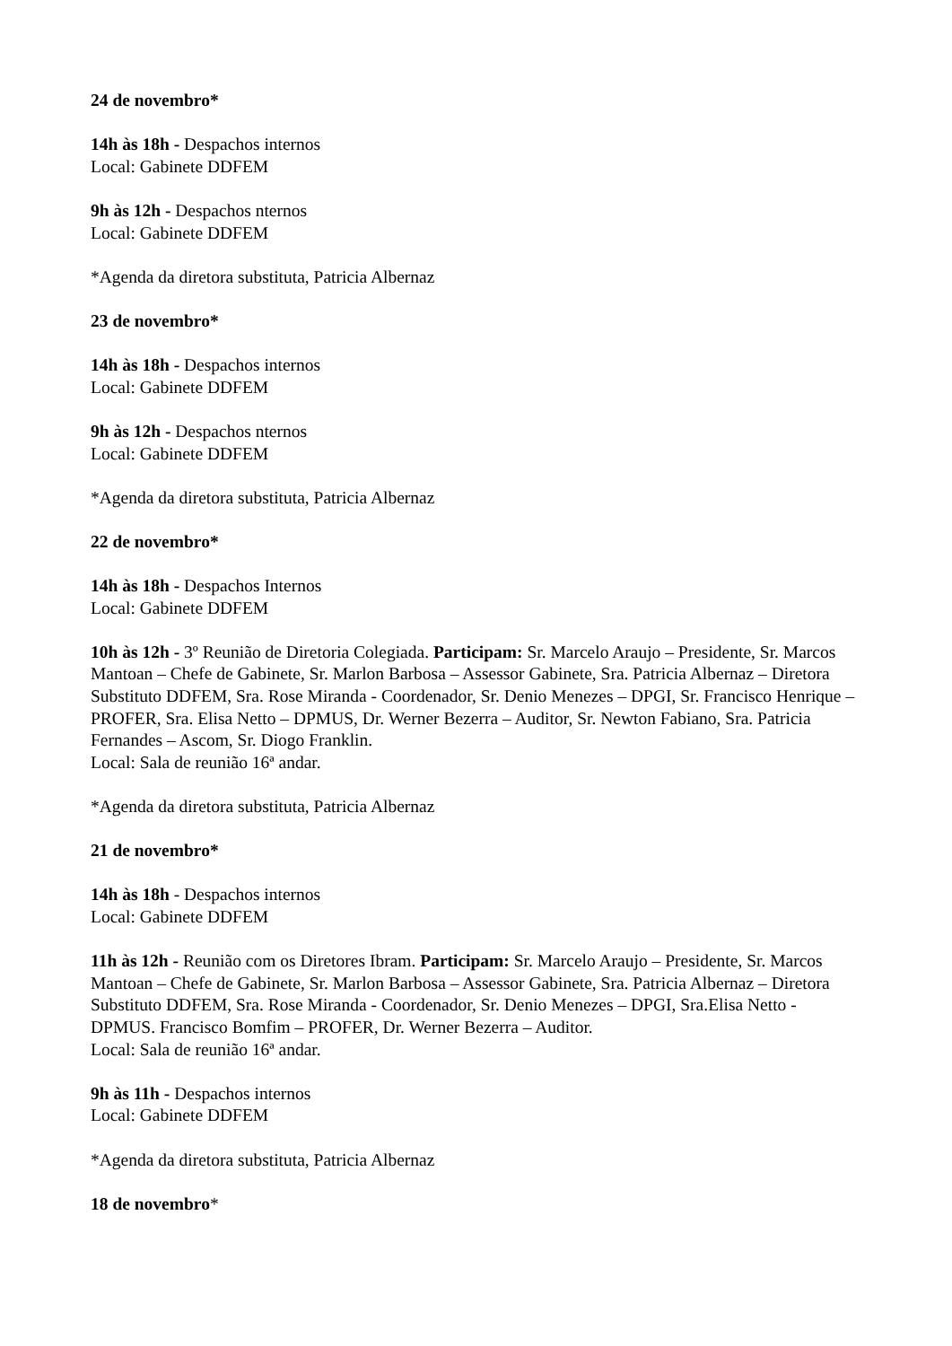24 de novembro*
14h às 18h - Despachos internos
Local: Gabinete DDFEM
9h às 12h - Despachos nternos
Local: Gabinete DDFEM
*Agenda da diretora substituta, Patricia Albernaz
23 de novembro*
14h às 18h - Despachos internos
Local: Gabinete DDFEM
9h às 12h - Despachos nternos
Local: Gabinete DDFEM
*Agenda da diretora substituta, Patricia Albernaz
22 de novembro*
14h às 18h - Despachos Internos
Local: Gabinete DDFEM
10h às 12h - 3º Reunião de Diretoria Colegiada. Participam: Sr. Marcelo Araujo – Presidente, Sr. Marcos Mantoan – Chefe de Gabinete, Sr. Marlon Barbosa – Assessor Gabinete, Sra. Patricia Albernaz – Diretora Substituto DDFEM, Sra. Rose Miranda - Coordenador, Sr. Denio Menezes – DPGI, Sr. Francisco Henrique – PROFER, Sra. Elisa Netto – DPMUS, Dr. Werner Bezerra – Auditor, Sr. Newton Fabiano, Sra. Patricia Fernandes – Ascom, Sr. Diogo Franklin.
Local: Sala de reunião 16ª andar.
*Agenda da diretora substituta, Patricia Albernaz
21 de novembro*
14h às 18h - Despachos internos
Local: Gabinete DDFEM
11h às 12h - Reunião com os Diretores Ibram. Participam: Sr. Marcelo Araujo – Presidente, Sr. Marcos Mantoan – Chefe de Gabinete, Sr. Marlon Barbosa – Assessor Gabinete, Sra. Patricia Albernaz – Diretora Substituto DDFEM, Sra. Rose Miranda - Coordenador, Sr. Denio Menezes – DPGI, Sra.Elisa Netto - DPMUS. Francisco Bomfim – PROFER, Dr. Werner Bezerra – Auditor.
Local: Sala de reunião 16ª andar.
9h às 11h - Despachos internos
Local: Gabinete DDFEM
*Agenda da diretora substituta, Patricia Albernaz
18 de novembro*